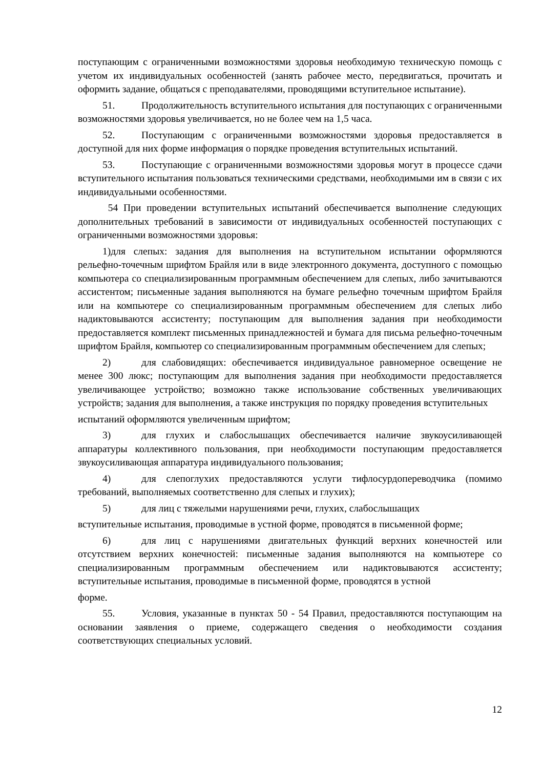поступающим с ограниченными возможностями здоровья необходимую техническую помощь с учетом их индивидуальных особенностей (занять рабочее место, передвигаться, прочитать и оформить задание, общаться с преподавателями, проводящими вступительное испытание).
51. Продолжительность вступительного испытания для поступающих с ограниченными возможностями здоровья увеличивается, но не более чем на 1,5 часа.
52. Поступающим с ограниченными возможностями здоровья предоставляется в доступной для них форме информация о порядке проведения вступительных испытаний.
53. Поступающие с ограниченными возможностями здоровья могут в процессе сдачи вступительного испытания пользоваться техническими средствами, необходимыми им в связи с их индивидуальными особенностями.
54 При проведении вступительных испытаний обеспечивается выполнение следующих дополнительных требований в зависимости от индивидуальных особенностей поступающих с ограниченными возможностями здоровья:
1)для слепых: задания для выполнения на вступительном испытании оформляются рельефно-точечным шрифтом Брайля или в виде электронного документа, доступного с помощью компьютера со специализированным программным обеспечением для слепых, либо зачитываются ассистентом; письменные задания выполняются на бумаге рельефно точечным шрифтом Брайля или на компьютере со специализированным программным обеспечением для слепых либо надиктовываются ассистенту; поступающим для выполнения задания при необходимости предоставляется комплект письменных принадлежностей и бумага для письма рельефно-точечным шрифтом Брайля, компьютер со специализированным программным обеспечением для слепых;
2) для слабовидящих: обеспечивается индивидуальное равномерное освещение не менее 300 люкс; поступающим для выполнения задания при необходимости предоставляется увеличивающее устройство; возможно также использование собственных увеличивающих устройств; задания для выполнения, а также инструкция по порядку проведения вступительных
испытаний оформляются увеличенным шрифтом;
3) для глухих и слабослышащих обеспечивается наличие звукоусиливающей аппаратуры коллективного пользования, при необходимости поступающим предоставляется звукоусиливающая аппаратура индивидуального пользования;
4) для слепоглухих предоставляются услуги тифлосурдопереводчика (помимо требований, выполняемых соответственно для слепых и глухих);
5) для лиц с тяжелыми нарушениями речи, глухих, слабослышащих
вступительные испытания, проводимые в устной форме, проводятся в письменной форме;
6) для лиц с нарушениями двигательных функций верхних конечностей или отсутствием верхних конечностей: письменные задания выполняются на компьютере со специализированным программным обеспечением или надиктовываются ассистенту; вступительные испытания, проводимые в письменной форме, проводятся в устной
форме.
55. Условия, указанные в пунктах 50 - 54 Правил, предоставляются поступающим на основании заявления о приеме, содержащего сведения о необходимости создания соответствующих специальных условий.
12